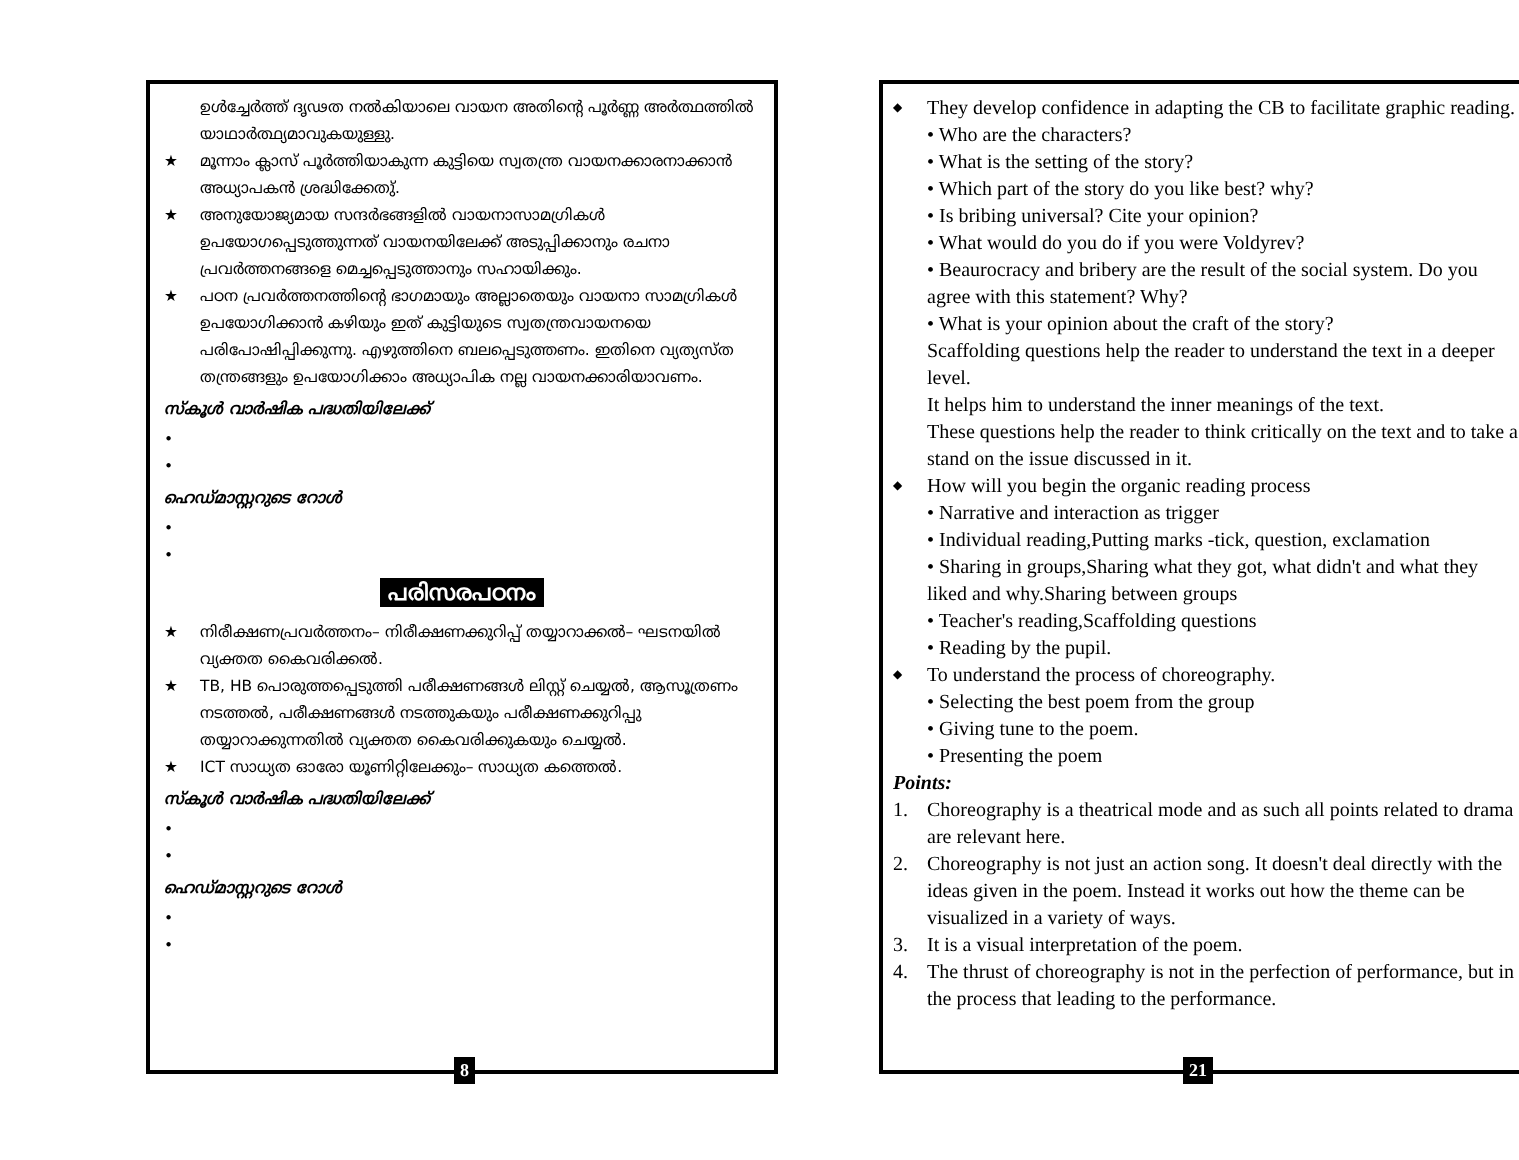ഉൾച്ചേർത്ത് ദൃഢത നൽകിയാലെ വായന അതിന്റെ പൂർണ്ണ അർത്ഥത്തിൽ യാഥാർത്ഥ്യമാവുകയുള്ളു.
★ മൂന്നാം ക്ലാസ് പൂർത്തിയാകുന്ന കുട്ടിയെ സ്വതന്ത്ര വായനക്കാരനാക്കാൻ അധ്യാപകൻ ശ്രദ്ധിക്കേതു്.
★ അനുയോജ്യമായ സന്ദർഭങ്ങളിൽ വായനാസാമഗ്രികൾ ഉപയോഗപ്പെടുത്തുന്നത് വായനയിലേക്ക് അടുപ്പിക്കാനും രചനാ പ്രവർത്തനങ്ങളെ മെച്ചപ്പെടുത്താനും സഹായിക്കും.
★ പഠന പ്രവർത്തനത്തിന്റെ ഭാഗമായും അല്ലാതെയും വായനാ സാമഗ്രികൾ ഉപയോഗിക്കാൻ കഴിയും ഇത് കുട്ടിയുടെ സ്വതന്ത്രവായനയെ പരിപോഷിപ്പിക്കുന്നു. എഴുത്തിനെ ബലപ്പെടുത്തണം. ഇതിനെ വ്യത്യസ്ത തന്ത്രങ്ങളും ഉപയോഗിക്കാം അധ്യാപിക നല്ല വായനക്കാരിയാവണം.
സ്കൂൾ വാർഷിക പദ്ധതിയിലേക്ക്
•
•
ഹെഡ്മാസ്റ്ററുടെ റോൾ
•
•
പരിസരപഠനം
★ നിരീക്ഷണപ്രവർത്തനം– നിരീക്ഷണക്കുറിപ്പ് തയ്യാറാക്കൽ– ഘടനയിൽ വ്യക്തത കൈവരിക്കൽ.
★ TB, HB പൊരുത്തപ്പെടുത്തി പരീക്ഷണങ്ങൾ ലിസ്റ്റ് ചെയ്യൽ, ആസൂത്രണം നടത്തൽ, പരീക്ഷണങ്ങൾ നടത്തുകയും പരീക്ഷണക്കുറിപ്പു തയ്യാറാക്കുന്നതിൽ വ്യക്തത കൈവരിക്കുകയും ചെയ്യൽ.
★ ICT സാധ്യത ഓരോ യൂണിറ്റിലേക്കും– സാധ്യത കത്തെൽ.
സ്കൂൾ വാർഷിക പദ്ധതിയിലേക്ക്
•
•
ഹെഡ്മാസ്റ്ററുടെ റോൾ
•
•
8
◆ They develop confidence in adapting the CB to facilitate graphic reading.
• Who are the characters?
• What is the setting of the story?
• Which part of the story do you like best? why?
• Is bribing universal? Cite your opinion?
• What would do you do if you were Voldyrev?
• Beaurocracy and bribery are the result of the social system. Do you agree with this statement? Why?
• What is your opinion about the craft of the story?
Scaffolding questions help the reader to understand the text in a deeper level.
It helps him to understand the inner meanings of the text.
These questions help the reader to think critically on the text and to take a stand on the issue discussed in it.
◆ How will you begin the organic reading process
• Narrative and interaction as trigger
• Individual reading,Putting marks -tick, question, exclamation
• Sharing in groups,Sharing what they got, what didn't and what they liked and why.Sharing between groups
• Teacher's reading,Scaffolding questions
• Reading by the pupil.
◆ To understand the process of choreography.
• Selecting the best poem from the group
• Giving tune to the poem.
• Presenting the poem
Points:
1. Choreography is a theatrical mode and as such all points related to drama are relevant here.
2. Choreography is not just an action song. It doesn't deal directly with the ideas given in the poem. Instead it works out how the theme can be visualized in a variety of ways.
3. It is a visual interpretation of the poem.
4. The thrust of choreography is not in the perfection of performance, but in the process that leading to the performance.
21